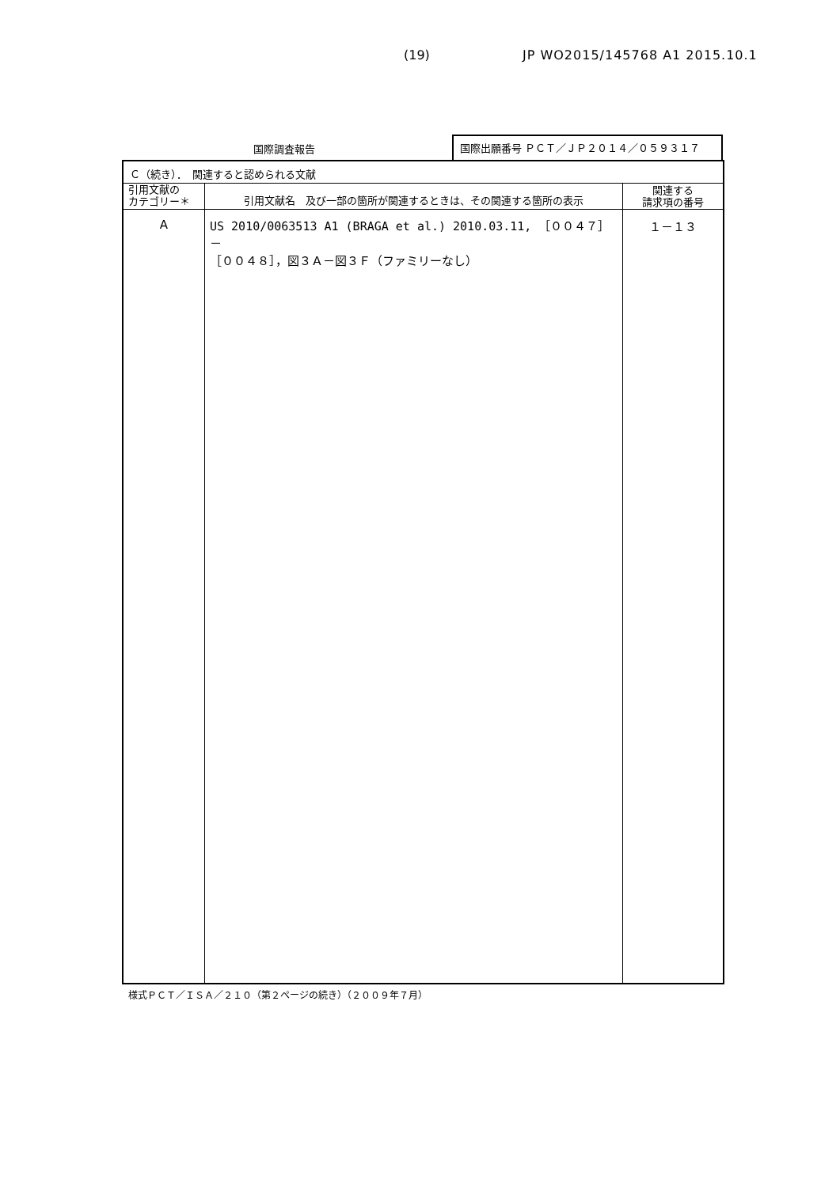(19) JP WO2015/145768 A1 2015.10.1
国際調査報告
国際出願番号 ＰＣＴ／ＪＰ２０１４／０５９３１７
| Ｃ（続き）． 関連すると認められる文献 | | |
| 引用文献の カテゴリー＊ | 引用文献名 及び一部の箇所が関連するときは、その関連する箇所の表示 | 関連する 請求項の番号 |
| A | US 2010/0063513 A1 (BRAGA et al.) 2010.03.11, ［００４７］－ ［００４８］，図３Ａ－図３Ｆ（ファミリーなし） | １－１３ |
様式ＰＣＴ／ＩＳＡ／２１０（第２ページの続き）（２００９年７月）